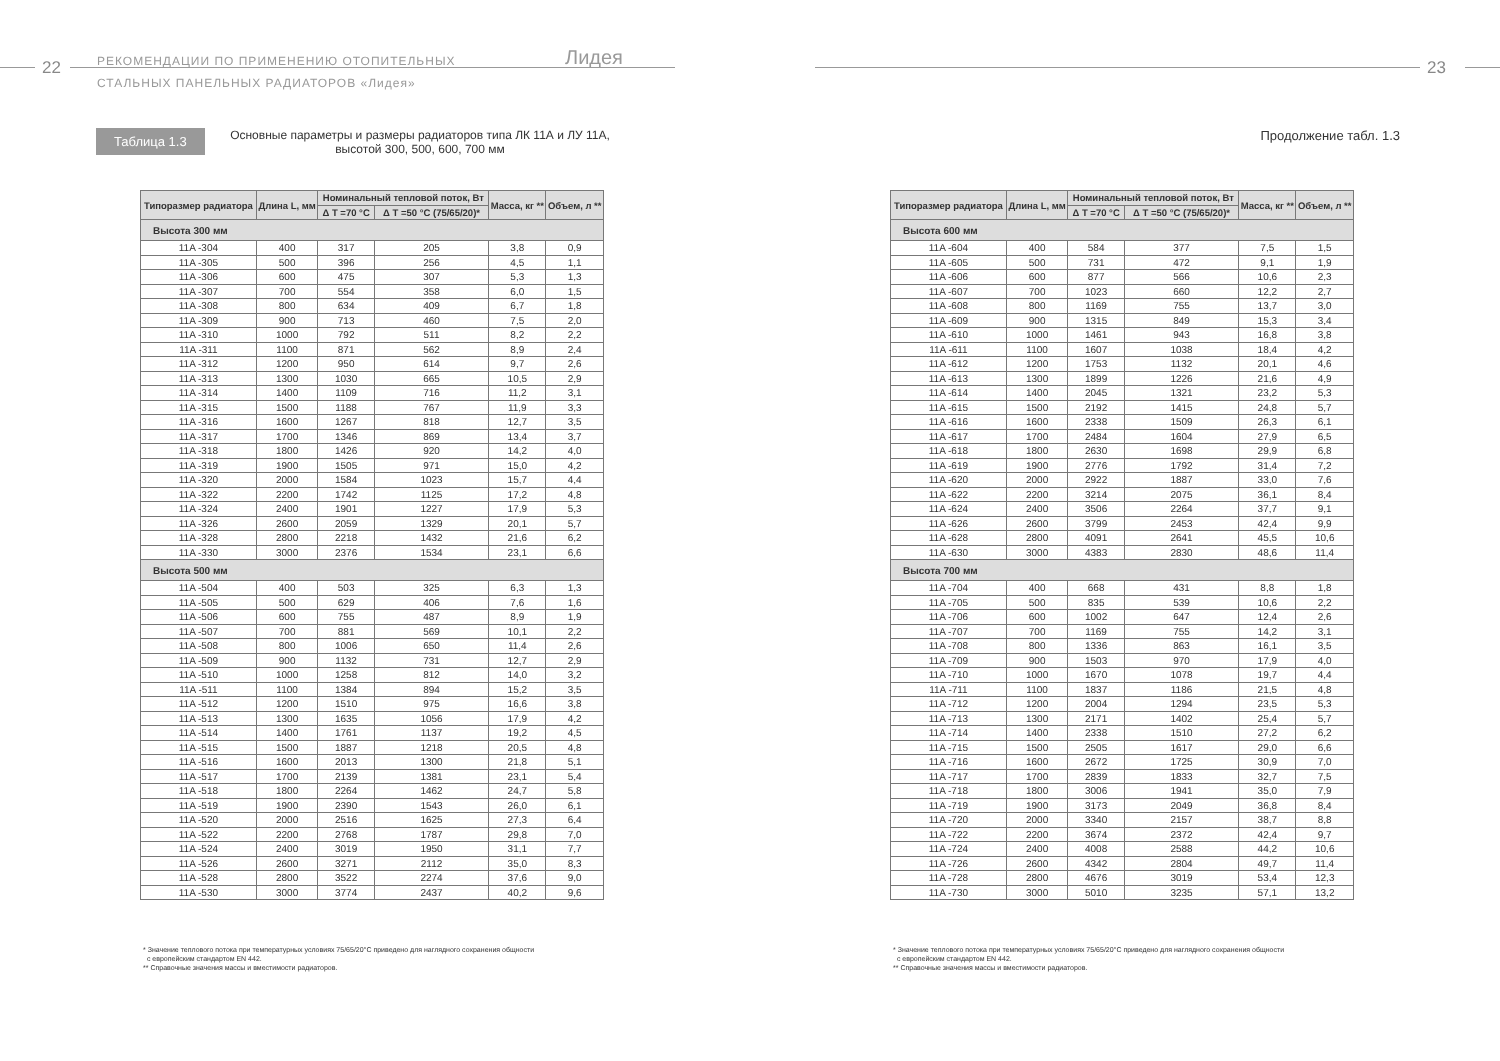22
РЕКОМЕНДАЦИИ ПО ПРИМЕНЕНИЮ ОТОПИТЕЛЬНЫХ
СТАЛЬНЫХ ПАНЕЛЬНЫХ РАДИАТОРОВ «Лидея»
Лидея
Таблица 1.3
Основные параметры и размеры радиаторов типа ЛК 11А и ЛУ 11А, высотой 300, 500, 600, 700 мм
| Типоразмер радиатора | Длина L, мм | Номинальный тепловой поток, Вт | | Масса, кг ** | Объем, л ** |
| --- | --- | --- | --- | --- | --- |
| | | Δ T =70 °C | Δ T =50 °C (75/65/20)* | | |
| Высота 300 мм | | | | | |
| 11A -304 | 400 | 317 | 205 | 3,8 | 0,9 |
| 11A -305 | 500 | 396 | 256 | 4,5 | 1,1 |
| 11A -306 | 600 | 475 | 307 | 5,3 | 1,3 |
| 11A -307 | 700 | 554 | 358 | 6,0 | 1,5 |
| 11A -308 | 800 | 634 | 409 | 6,7 | 1,8 |
| 11A -309 | 900 | 713 | 460 | 7,5 | 2,0 |
| 11A -310 | 1000 | 792 | 511 | 8,2 | 2,2 |
| 11A -311 | 1100 | 871 | 562 | 8,9 | 2,4 |
| 11A -312 | 1200 | 950 | 614 | 9,7 | 2,6 |
| 11A -313 | 1300 | 1030 | 665 | 10,5 | 2,9 |
| 11A -314 | 1400 | 1109 | 716 | 11,2 | 3,1 |
| 11A -315 | 1500 | 1188 | 767 | 11,9 | 3,3 |
| 11A -316 | 1600 | 1267 | 818 | 12,7 | 3,5 |
| 11A -317 | 1700 | 1346 | 869 | 13,4 | 3,7 |
| 11A -318 | 1800 | 1426 | 920 | 14,2 | 4,0 |
| 11A -319 | 1900 | 1505 | 971 | 15,0 | 4,2 |
| 11A -320 | 2000 | 1584 | 1023 | 15,7 | 4,4 |
| 11A -322 | 2200 | 1742 | 1125 | 17,2 | 4,8 |
| 11A -324 | 2400 | 1901 | 1227 | 17,9 | 5,3 |
| 11A -326 | 2600 | 2059 | 1329 | 20,1 | 5,7 |
| 11A -328 | 2800 | 2218 | 1432 | 21,6 | 6,2 |
| 11A -330 | 3000 | 2376 | 1534 | 23,1 | 6,6 |
| Высота 500 мм | | | | | |
| 11A -504 | 400 | 503 | 325 | 6,3 | 1,3 |
| 11A -505 | 500 | 629 | 406 | 7,6 | 1,6 |
| 11A -506 | 600 | 755 | 487 | 8,9 | 1,9 |
| 11A -507 | 700 | 881 | 569 | 10,1 | 2,2 |
| 11A -508 | 800 | 1006 | 650 | 11,4 | 2,6 |
| 11A -509 | 900 | 1132 | 731 | 12,7 | 2,9 |
| 11A -510 | 1000 | 1258 | 812 | 14,0 | 3,2 |
| 11A -511 | 1100 | 1384 | 894 | 15,2 | 3,5 |
| 11A -512 | 1200 | 1510 | 975 | 16,6 | 3,8 |
| 11A -513 | 1300 | 1635 | 1056 | 17,9 | 4,2 |
| 11A -514 | 1400 | 1761 | 1137 | 19,2 | 4,5 |
| 11A -515 | 1500 | 1887 | 1218 | 20,5 | 4,8 |
| 11A -516 | 1600 | 2013 | 1300 | 21,8 | 5,1 |
| 11A -517 | 1700 | 2139 | 1381 | 23,1 | 5,4 |
| 11A -518 | 1800 | 2264 | 1462 | 24,7 | 5,8 |
| 11A -519 | 1900 | 2390 | 1543 | 26,0 | 6,1 |
| 11A -520 | 2000 | 2516 | 1625 | 27,3 | 6,4 |
| 11A -522 | 2200 | 2768 | 1787 | 29,8 | 7,0 |
| 11A -524 | 2400 | 3019 | 1950 | 31,1 | 7,7 |
| 11A -526 | 2600 | 3271 | 2112 | 35,0 | 8,3 |
| 11A -528 | 2800 | 3522 | 2274 | 37,6 | 9,0 |
| 11A -530 | 3000 | 3774 | 2437 | 40,2 | 9,6 |
* Значение теплового потока при температурных условиях 75/65/20°С приведено для наглядного сохранения общности
с европейским стандартом EN 442.
** Справочные значения массы и вместимости радиаторов.
23
Продолжение табл. 1.3
| Типоразмер радиатора | Длина L, мм | Номинальный тепловой поток, Вт | | Масса, кг ** | Объем, л ** |
| --- | --- | --- | --- | --- | --- |
| | | Δ T =70 °C | Δ T =50 °C (75/65/20)* | | |
| Высота 600 мм | | | | | |
| 11A -604 | 400 | 584 | 377 | 7,5 | 1,5 |
| 11A -605 | 500 | 731 | 472 | 9,1 | 1,9 |
| 11A -606 | 600 | 877 | 566 | 10,6 | 2,3 |
| 11A -607 | 700 | 1023 | 660 | 12,2 | 2,7 |
| 11A -608 | 800 | 1169 | 755 | 13,7 | 3,0 |
| 11A -609 | 900 | 1315 | 849 | 15,3 | 3,4 |
| 11A -610 | 1000 | 1461 | 943 | 16,8 | 3,8 |
| 11A -611 | 1100 | 1607 | 1038 | 18,4 | 4,2 |
| 11A -612 | 1200 | 1753 | 1132 | 20,1 | 4,6 |
| 11A -613 | 1300 | 1899 | 1226 | 21,6 | 4,9 |
| 11A -614 | 1400 | 2045 | 1321 | 23,2 | 5,3 |
| 11A -615 | 1500 | 2192 | 1415 | 24,8 | 5,7 |
| 11A -616 | 1600 | 2338 | 1509 | 26,3 | 6,1 |
| 11A -617 | 1700 | 2484 | 1604 | 27,9 | 6,5 |
| 11A -618 | 1800 | 2630 | 1698 | 29,9 | 6,8 |
| 11A -619 | 1900 | 2776 | 1792 | 31,4 | 7,2 |
| 11A -620 | 2000 | 2922 | 1887 | 33,0 | 7,6 |
| 11A -622 | 2200 | 3214 | 2075 | 36,1 | 8,4 |
| 11A -624 | 2400 | 3506 | 2264 | 37,7 | 9,1 |
| 11A -626 | 2600 | 3799 | 2453 | 42,4 | 9,9 |
| 11A -628 | 2800 | 4091 | 2641 | 45,5 | 10,6 |
| 11A -630 | 3000 | 4383 | 2830 | 48,6 | 11,4 |
| Высота 700 мм | | | | | |
| 11A -704 | 400 | 668 | 431 | 8,8 | 1,8 |
| 11A -705 | 500 | 835 | 539 | 10,6 | 2,2 |
| 11A -706 | 600 | 1002 | 647 | 12,4 | 2,6 |
| 11A -707 | 700 | 1169 | 755 | 14,2 | 3,1 |
| 11A -708 | 800 | 1336 | 863 | 16,1 | 3,5 |
| 11A -709 | 900 | 1503 | 970 | 17,9 | 4,0 |
| 11A -710 | 1000 | 1670 | 1078 | 19,7 | 4,4 |
| 11A -711 | 1100 | 1837 | 1186 | 21,5 | 4,8 |
| 11A -712 | 1200 | 2004 | 1294 | 23,5 | 5,3 |
| 11A -713 | 1300 | 2171 | 1402 | 25,4 | 5,7 |
| 11A -714 | 1400 | 2338 | 1510 | 27,2 | 6,2 |
| 11A -715 | 1500 | 2505 | 1617 | 29,0 | 6,6 |
| 11A -716 | 1600 | 2672 | 1725 | 30,9 | 7,0 |
| 11A -717 | 1700 | 2839 | 1833 | 32,7 | 7,5 |
| 11A -718 | 1800 | 3006 | 1941 | 35,0 | 7,9 |
| 11A -719 | 1900 | 3173 | 2049 | 36,8 | 8,4 |
| 11A -720 | 2000 | 3340 | 2157 | 38,7 | 8,8 |
| 11A -722 | 2200 | 3674 | 2372 | 42,4 | 9,7 |
| 11A -724 | 2400 | 4008 | 2588 | 44,2 | 10,6 |
| 11A -726 | 2600 | 4342 | 2804 | 49,7 | 11,4 |
| 11A -728 | 2800 | 4676 | 3019 | 53,4 | 12,3 |
| 11A -730 | 3000 | 5010 | 3235 | 57,1 | 13,2 |
* Значение теплового потока при температурных условиях 75/65/20°С приведено для наглядного сохранения общности
с европейским стандартом EN 442.
** Справочные значения массы и вместимости радиаторов.